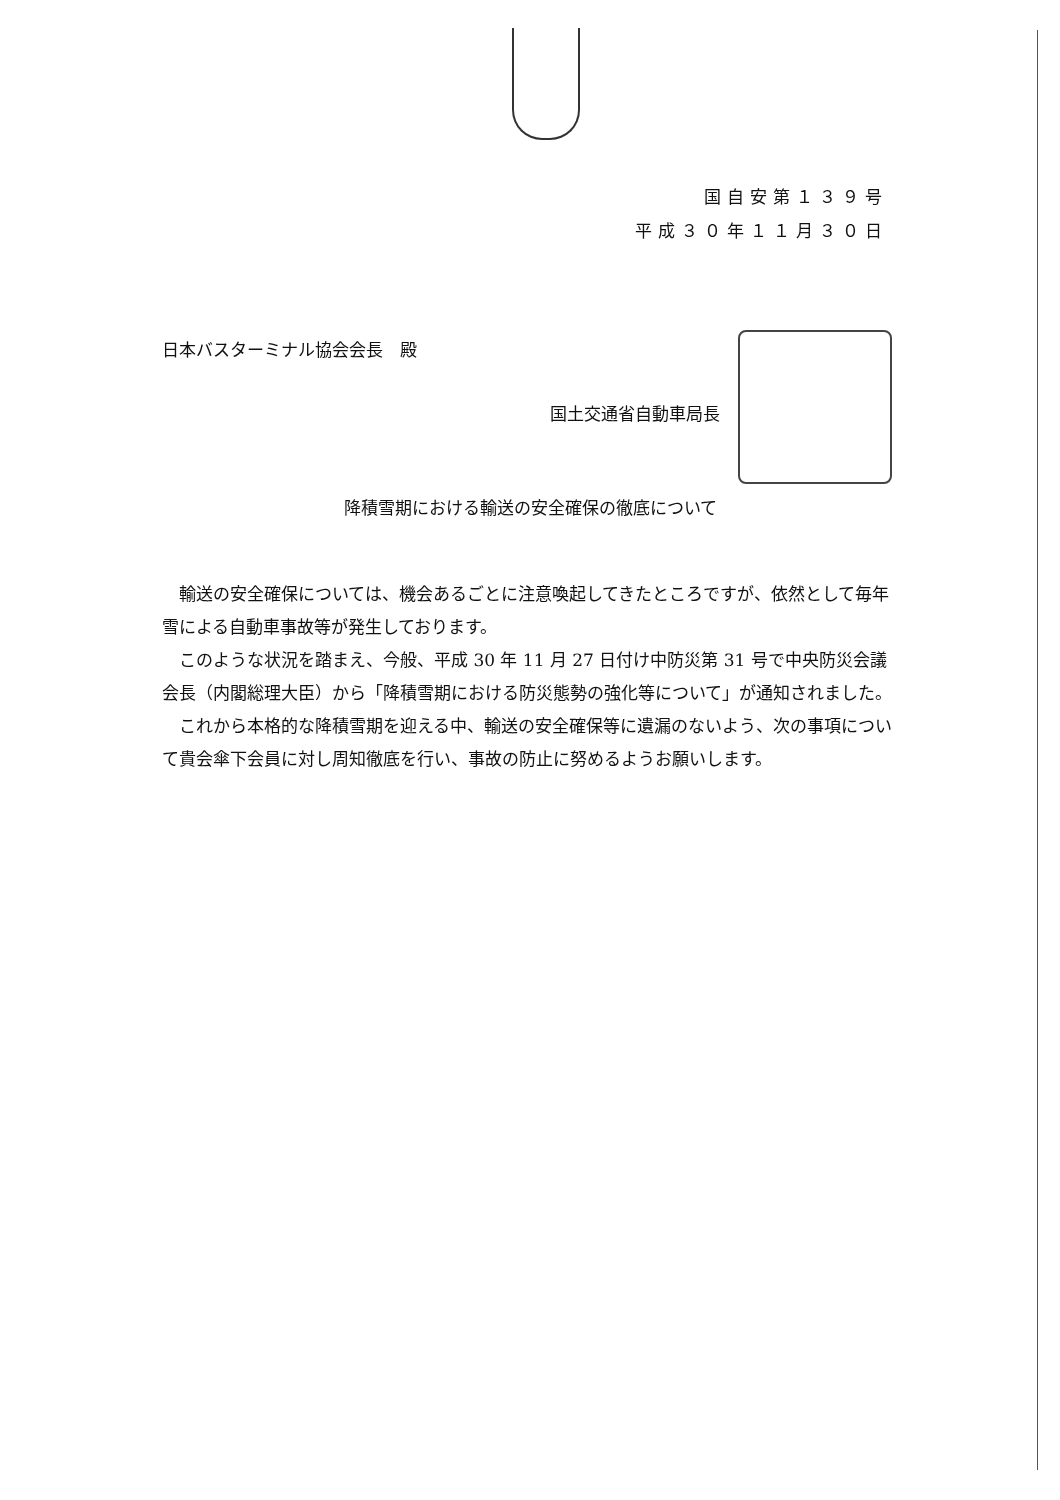国自安第１３９号
平成３０年１１月３０日
日本バスターミナル協会会長　殿
国土交通省自動車局長
降積雪期における輸送の安全確保の徹底について
輸送の安全確保については、機会あるごとに注意喚起してきたところですが、依然として毎年雪による自動車事故等が発生しております。
このような状況を踏まえ、今般、平成 30 年 11 月 27 日付け中防災第 31 号で中央防災会議会長（内閣総理大臣）から「降積雪期における防災態勢の強化等について」が通知されました。
これから本格的な降積雪期を迎える中、輸送の安全確保等に遺漏のないよう、次の事項について貴会傘下会員に対し周知徹底を行い、事故の防止に努めるようお願いします。